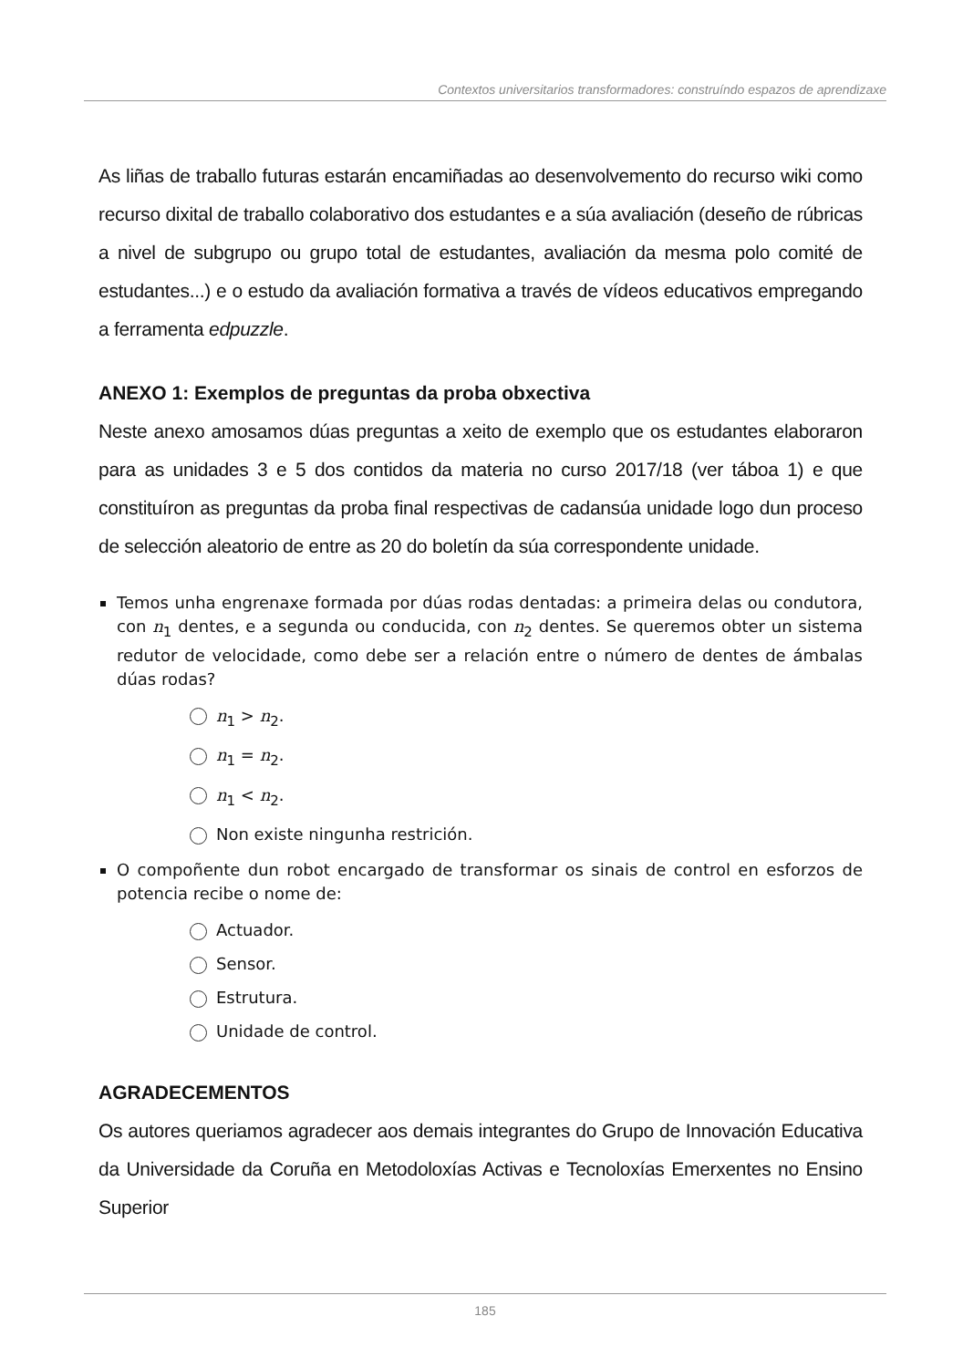Contextos universitarios transformadores: construíndo espazos de aprendizaxe
As liñas de traballo futuras estarán encamiñadas ao desenvolvemento do recurso wiki como recurso dixital de traballo colaborativo dos estudantes e a súa avaliación (deseño de rúbricas a nivel de subgrupo ou grupo total de estudantes, avaliación da mesma polo comité de estudantes...) e o estudo da avaliación formativa a través de vídeos educativos empregando a ferramenta edpuzzle.
ANEXO 1: Exemplos de preguntas da proba obxectiva
Neste anexo amosamos dúas preguntas a xeito de exemplo que os estudantes elaboraron para as unidades 3 e 5 dos contidos da materia no curso 2017/18 (ver táboa 1) e que constituíron as preguntas da proba final respectivas de cadansúa unidade logo dun proceso de selección aleatorio de entre as 20 do boletín da súa correspondente unidade.
Temos unha engrenaxe formada por dúas rodas dentadas: a primeira delas ou condutora, con n<sub>1</sub> dentes, e a segunda ou conducida, con n<sub>2</sub> dentes. Se queremos obter un sistema redutor de velocidade, como debe ser a relación entre o número de dentes de ámbalas dúas rodas?
n<sub>1</sub> > n<sub>2</sub>.
n<sub>1</sub> = n<sub>2</sub>.
n<sub>1</sub> < n<sub>2</sub>.
Non existe ningunha restrición.
O compoñente dun robot encargado de transformar os sinais de control en esforzos de potencia recibe o nome de:
Actuador.
Sensor.
Estrutura.
Unidade de control.
AGRADECEMENTOS
Os autores queriamos agradecer aos demais integrantes do Grupo de Innovación Educativa da Universidade da Coruña en Metodoloxías Activas e Tecnoloxías Emerxentes no Ensino Superior
185